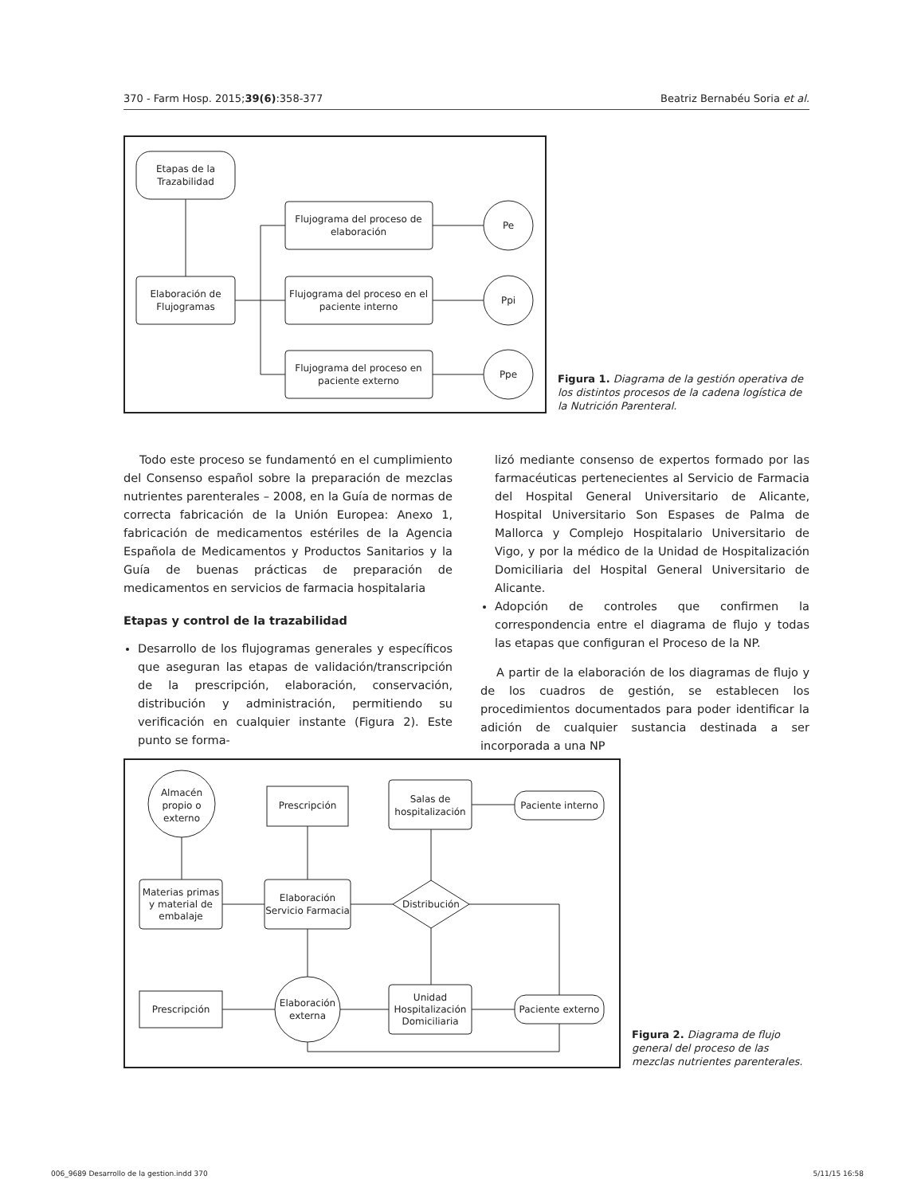370 - Farm Hosp. 2015;39(6):358-377 Beatriz Bernabéu Soria et al.
Etapas de la
Trazabilidad
Elaboración de
Flujogramas
Flujograma del proceso de
elaboración
Flujograma del proceso en el
paciente interno
Flujograma del proceso en
paciente externo
Pe
Ppi
Ppe
Figura 1. Diagrama de la gestión operativa de los distintos procesos de la cadena logística de la Nutrición Parenteral.
Todo este proceso se fundamentó en el cumplimiento del Consenso español sobre la preparación de mezclas nutrientes parenterales – 2008, en la Guía de normas de correcta fabricación de la Unión Europea: Anexo 1, fabricación de medicamentos estériles de la Agencia Española de Medicamentos y Productos Sanitarios y la Guía de buenas prácticas de preparación de medicamentos en servicios de farmacia hospitalaria
Etapas y control de la trazabilidad
Desarrollo de los flujogramas generales y específicos que aseguran las etapas de validación/transcripción de la prescripción, elaboración, conservación, distribución y administración, permitiendo su verificación en cualquier instante (Figura 2). Este punto se forma-
lizó mediante consenso de expertos formado por las farmacéuticas pertenecientes al Servicio de Farmacia del Hospital General Universitario de Alicante, Hospital Universitario Son Espases de Palma de Mallorca y Complejo Hospitalario Universitario de Vigo, y por la médico de la Unidad de Hospitalización Domiciliaria del Hospital General Universitario de Alicante.
Adopción de controles que confirmen la correspondencia entre el diagrama de flujo y todas las etapas que configuran el Proceso de la NP.
A partir de la elaboración de los diagramas de flujo y de los cuadros de gestión, se establecen los procedimientos documentados para poder identificar la adición de cualquier sustancia destinada a ser incorporada a una NP
Almacén
propio o
externo
Prescripción
Salas de
hospitalización
Paciente interno
Materias primas
y material de
embalaje
Elaboración
Servicio Farmacia
Distribución
Prescripción
Elaboración
externa
Unidad
Hospitalización
Domiciliaria
Paciente externo
Figura 2. Diagrama de flujo general del proceso de las mezclas nutrientes parenterales.
006_9689 Desarrollo de la gestion.indd 370 5/11/15 16:58